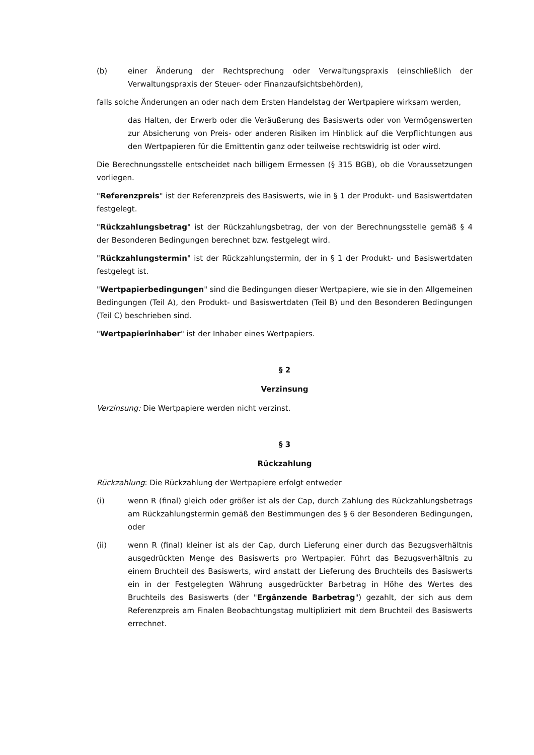(b) einer Änderung der Rechtsprechung oder Verwaltungspraxis (einschließlich der Verwaltungspraxis der Steuer- oder Finanzaufsichtsbehörden),
falls solche Änderungen an oder nach dem Ersten Handelstag der Wertpapiere wirksam werden,
das Halten, der Erwerb oder die Veräußerung des Basiswerts oder von Vermögenswerten zur Absicherung von Preis- oder anderen Risiken im Hinblick auf die Verpflichtungen aus den Wertpapieren für die Emittentin ganz oder teilweise rechtswidrig ist oder wird.
Die Berechnungsstelle entscheidet nach billigem Ermessen (§ 315 BGB), ob die Voraussetzungen vorliegen.
"Referenzpreis" ist der Referenzpreis des Basiswerts, wie in § 1 der Produkt- und Basiswertdaten festgelegt.
"Rückzahlungsbetrag" ist der Rückzahlungsbetrag, der von der Berechnungsstelle gemäß § 4 der Besonderen Bedingungen berechnet bzw. festgelegt wird.
"Rückzahlungstermin" ist der Rückzahlungstermin, der in § 1 der Produkt- und Basiswertdaten festgelegt ist.
"Wertpapierbedingungen" sind die Bedingungen dieser Wertpapiere, wie sie in den Allgemeinen Bedingungen (Teil A), den Produkt- und Basiswertdaten (Teil B) und den Besonderen Bedingungen (Teil C) beschrieben sind.
"Wertpapierinhaber" ist der Inhaber eines Wertpapiers.
§ 2
Verzinsung
Verzinsung: Die Wertpapiere werden nicht verzinst.
§ 3
Rückzahlung
Rückzahlung: Die Rückzahlung der Wertpapiere erfolgt entweder
(i) wenn R (final) gleich oder größer ist als der Cap, durch Zahlung des Rückzahlungsbetrags am Rückzahlungstermin gemäß den Bestimmungen des § 6 der Besonderen Bedingungen, oder
(ii) wenn R (final) kleiner ist als der Cap, durch Lieferung einer durch das Bezugsverhältnis ausgedrückten Menge des Basiswerts pro Wertpapier. Führt das Bezugsverhältnis zu einem Bruchteil des Basiswerts, wird anstatt der Lieferung des Bruchteils des Basiswerts ein in der Festgelegten Währung ausgedrückter Barbetrag in Höhe des Wertes des Bruchteils des Basiswerts (der "Ergänzende Barbetrag") gezahlt, der sich aus dem Referenzpreis am Finalen Beobachtungstag multipliziert mit dem Bruchteil des Basiswerts errechnet.